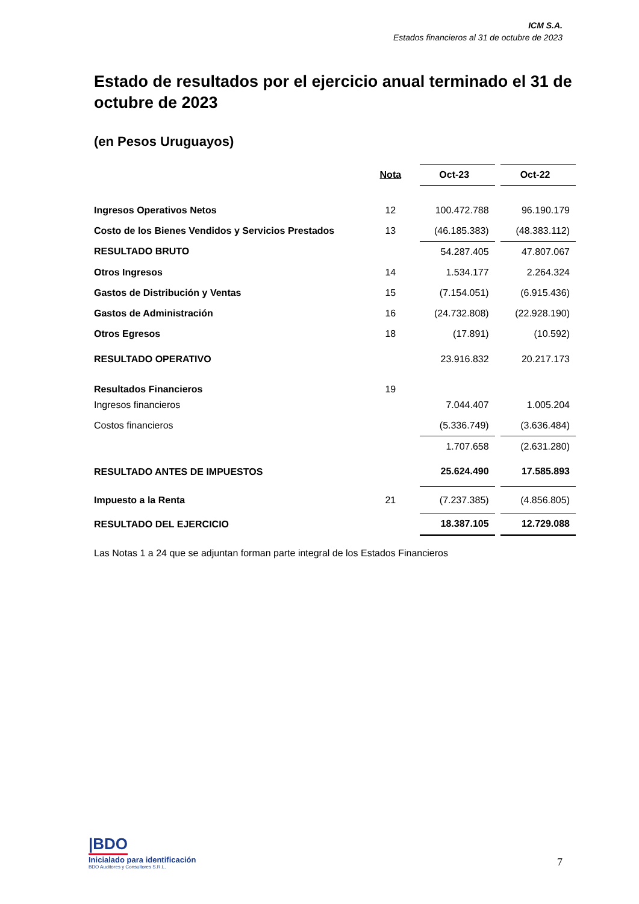ICM S.A.
Estados financieros al 31 de octubre de 2023
Estado de resultados por el ejercicio anual terminado el 31 de octubre de 2023
(en Pesos Uruguayos)
| | Nota | Oct-23 | | Oct-22 |
| Ingresos Operativos Netos | 12 | 100.472.788 | | 96.190.179 |
| Costo de los Bienes Vendidos y Servicios Prestados | 13 | (46.185.383) | | (48.383.112) |
| RESULTADO BRUTO | | 54.287.405 | | 47.807.067 |
| Otros Ingresos | 14 | 1.534.177 | | 2.264.324 |
| Gastos de Distribución y Ventas | 15 | (7.154.051) | | (6.915.436) |
| Gastos de Administración | 16 | (24.732.808) | | (22.928.190) |
| Otros Egresos | 18 | (17.891) | | (10.592) |
| RESULTADO OPERATIVO | | 23.916.832 | | 20.217.173 |
| Resultados Financieros | 19 | | | |
| Ingresos financieros | | 7.044.407 | | 1.005.204 |
| Costos financieros | | (5.336.749) | | (3.636.484) |
| | | 1.707.658 | | (2.631.280) |
| RESULTADO ANTES DE IMPUESTOS | | 25.624.490 | | 17.585.893 |
| Impuesto a la Renta | 21 | (7.237.385) | | (4.856.805) |
| RESULTADO DEL EJERCICIO | | 18.387.105 | | 12.729.088 |
Las Notas 1 a 24 que se adjuntan forman parte integral de los Estados Financieros
|BDO
Inicialado para identificación
BDO Auditores y Consultores S.R.L.
7